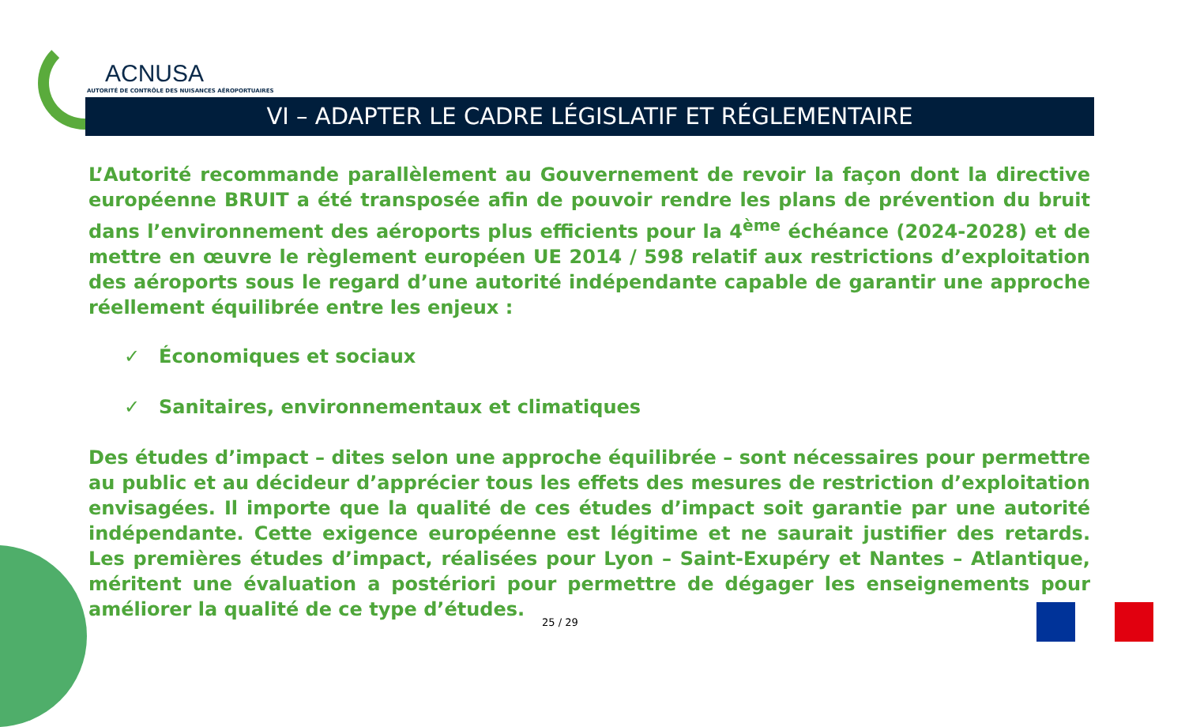ACNUSA
AUTORITÉ DE CONTRÔLE DES NUISANCES AÉROPORTUAIRES
VI – ADAPTER LE CADRE LÉGISLATIF ET RÉGLEMENTAIRE
L’Autorité recommande parallèlement au Gouvernement de revoir la façon dont la directive européenne BRUIT a été transposée afin de pouvoir rendre les plans de prévention du bruit dans l’environnement des aéroports plus efficients pour la 4<sup>ème</sup> échéance (2024-2028) et de mettre en œuvre le règlement européen UE 2014 / 598 relatif aux restrictions d’exploitation des aéroports sous le regard d’une autorité indépendante capable de garantir une approche réellement équilibrée entre les enjeux :
✓ Économiques et sociaux
✓ Sanitaires, environnementaux et climatiques
Des études d’impact – dites selon une approche équilibrée – sont nécessaires pour permettre au public et au décideur d’apprécier tous les effets des mesures de restriction d’exploitation envisagées. Il importe que la qualité de ces études d’impact soit garantie par une autorité indépendante. Cette exigence européenne est légitime et ne saurait justifier des retards. Les premières études d’impact, réalisées pour Lyon – Saint-Exupéry et Nantes – Atlantique, méritent une évaluation a postériori pour permettre de dégager les enseignements pour améliorer la qualité de ce type d’études.
25 / 29